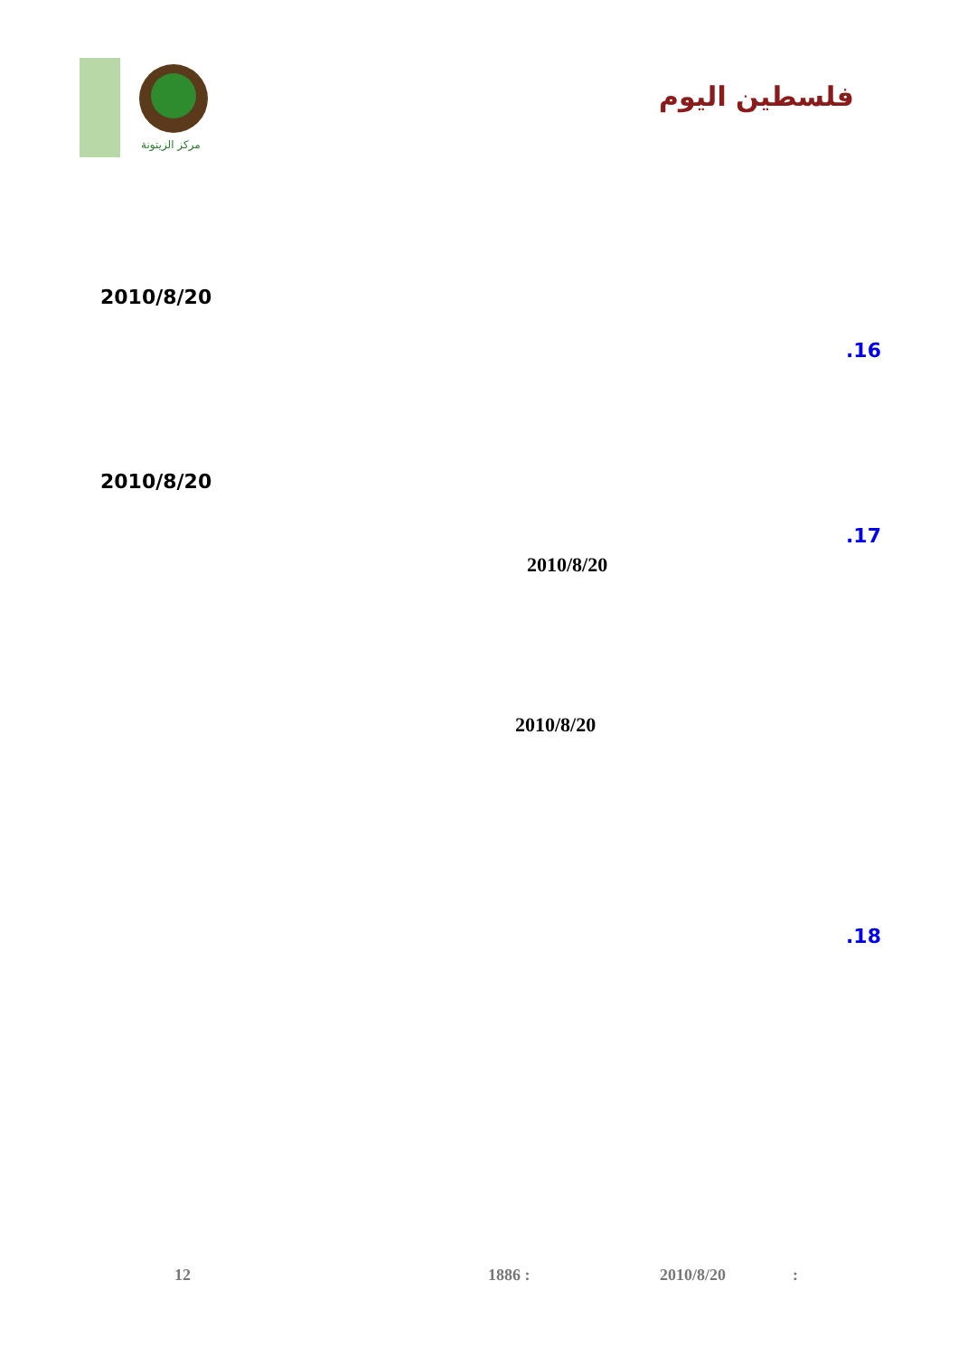مركز الزيتونة
فلسطين اليوم
2010/8/20
.16
2010/8/20
.17
2010/8/20
2010/8/20
.18
12 1886 : 2010/8/20 :